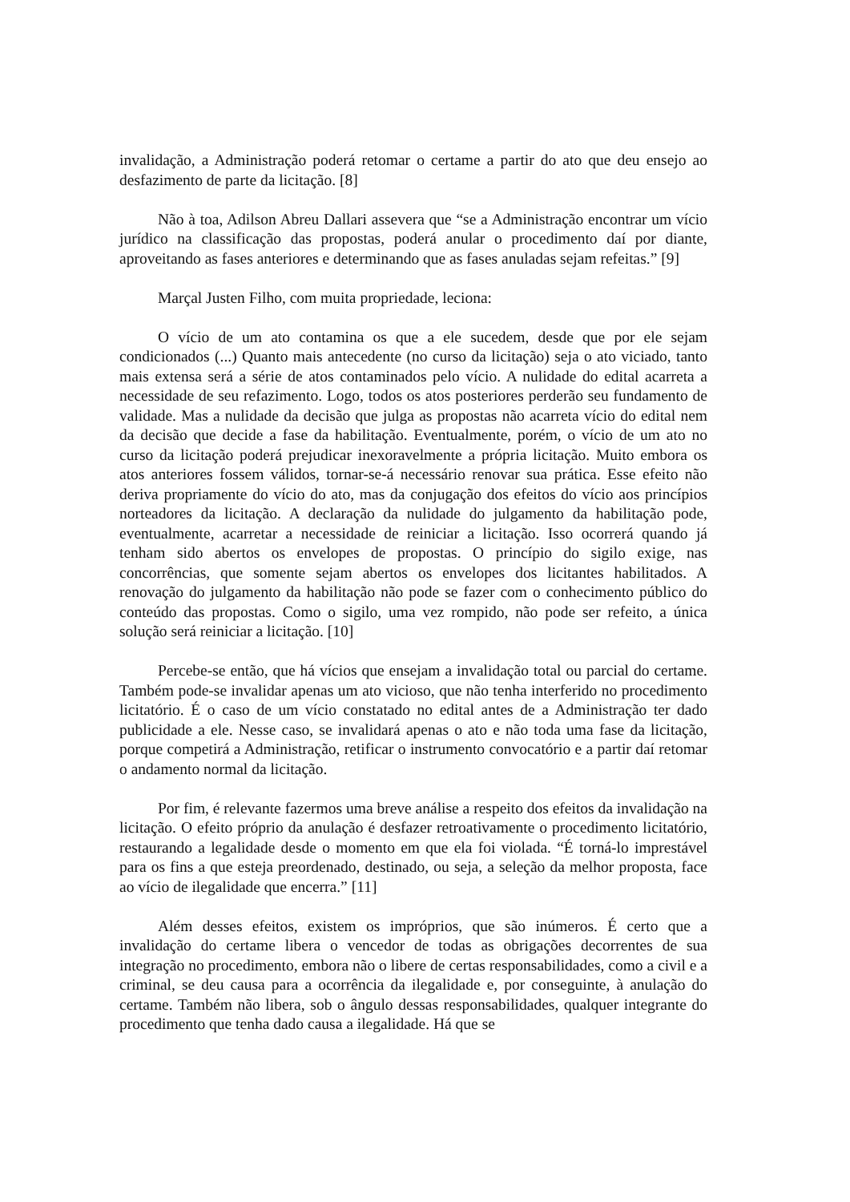invalidação, a Administração poderá retomar o certame a partir do ato que deu ensejo ao desfazimento de parte da licitação. [8]
Não à toa, Adilson Abreu Dallari assevera que “se a Administração encontrar um vício jurídico na classificação das propostas, poderá anular o procedimento daí por diante, aproveitando as fases anteriores e determinando que as fases anuladas sejam refeitas.” [9]
Marçal Justen Filho, com muita propriedade, leciona:
O vício de um ato contamina os que a ele sucedem, desde que por ele sejam condicionados (...) Quanto mais antecedente (no curso da licitação) seja o ato viciado, tanto mais extensa será a série de atos contaminados pelo vício. A nulidade do edital acarreta a necessidade de seu refazimento. Logo, todos os atos posteriores perderão seu fundamento de validade. Mas a nulidade da decisão que julga as propostas não acarreta vício do edital nem da decisão que decide a fase da habilitação. Eventualmente, porém, o vício de um ato no curso da licitação poderá prejudicar inexoravelmente a própria licitação. Muito embora os atos anteriores fossem válidos, tornar-se-á necessário renovar sua prática. Esse efeito não deriva propriamente do vício do ato, mas da conjugação dos efeitos do vício aos princípios norteadores da licitação. A declaração da nulidade do julgamento da habilitação pode, eventualmente, acarretar a necessidade de reiniciar a licitação. Isso ocorrerá quando já tenham sido abertos os envelopes de propostas. O princípio do sigilo exige, nas concorrências, que somente sejam abertos os envelopes dos licitantes habilitados. A renovação do julgamento da habilitação não pode se fazer com o conhecimento público do conteúdo das propostas. Como o sigilo, uma vez rompido, não pode ser refeito, a única solução será reiniciar a licitação. [10]
Percebe-se então, que há vícios que ensejam a invalidação total ou parcial do certame. Também pode-se invalidar apenas um ato vicioso, que não tenha interferido no procedimento licitatório. É o caso de um vício constatado no edital antes de a Administração ter dado publicidade a ele. Nesse caso, se invalidará apenas o ato e não toda uma fase da licitação, porque competirá a Administração, retificar o instrumento convocatório e a partir daí retomar o andamento normal da licitação.
Por fim, é relevante fazermos uma breve análise a respeito dos efeitos da invalidação na licitação. O efeito próprio da anulação é desfazer retroativamente o procedimento licitatório, restaurando a legalidade desde o momento em que ela foi violada. “É torná-lo imprestável para os fins a que esteja preordenado, destinado, ou seja, a seleção da melhor proposta, face ao vício de ilegalidade que encerra.” [11]
Além desses efeitos, existem os impróprios, que são inúmeros. É certo que a invalidação do certame libera o vencedor de todas as obrigações decorrentes de sua integração no procedimento, embora não o libere de certas responsabilidades, como a civil e a criminal, se deu causa para a ocorrência da ilegalidade e, por conseguinte, à anulação do certame. Também não libera, sob o ângulo dessas responsabilidades, qualquer integrante do procedimento que tenha dado causa a ilegalidade. Há que se